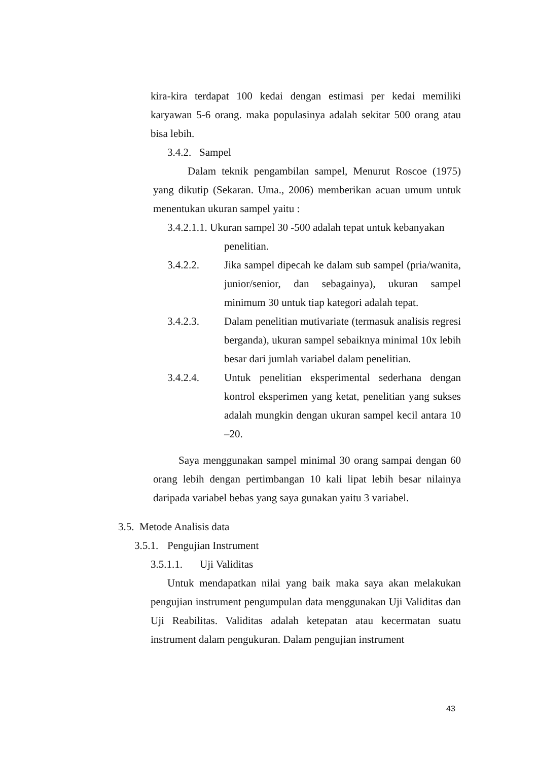kira-kira terdapat 100 kedai dengan estimasi per kedai memiliki karyawan 5-6 orang. maka populasinya adalah sekitar 500 orang atau bisa lebih.
3.4.2. Sampel
Dalam teknik pengambilan sampel, Menurut Roscoe (1975) yang dikutip (Sekaran. Uma., 2006) memberikan acuan umum untuk menentukan ukuran sampel yaitu :
3.4.2.1.1. Ukuran sampel 30 -500 adalah tepat untuk kebanyakan
penelitian.
3.4.2.2. Jika sampel dipecah ke dalam sub sampel (pria/wanita, junior/senior, dan sebagainya), ukuran sampel minimum 30 untuk tiap kategori adalah tepat.
3.4.2.3. Dalam penelitian mutivariate (termasuk analisis regresi berganda), ukuran sampel sebaiknya minimal 10x lebih besar dari jumlah variabel dalam penelitian.
3.4.2.4. Untuk penelitian eksperimental sederhana dengan kontrol eksperimen yang ketat, penelitian yang sukses adalah mungkin dengan ukuran sampel kecil antara 10 –20.
Saya menggunakan sampel minimal 30 orang sampai dengan 60 orang lebih dengan pertimbangan 10 kali lipat lebih besar nilainya daripada variabel bebas yang saya gunakan yaitu 3 variabel.
3.5. Metode Analisis data
3.5.1. Pengujian Instrument
3.5.1.1. Uji Validitas
Untuk mendapatkan nilai yang baik maka saya akan melakukan pengujian instrument pengumpulan data menggunakan Uji Validitas dan Uji Reabilitas. Validitas adalah ketepatan atau kecermatan suatu instrument dalam pengukuran. Dalam pengujian instrument
43